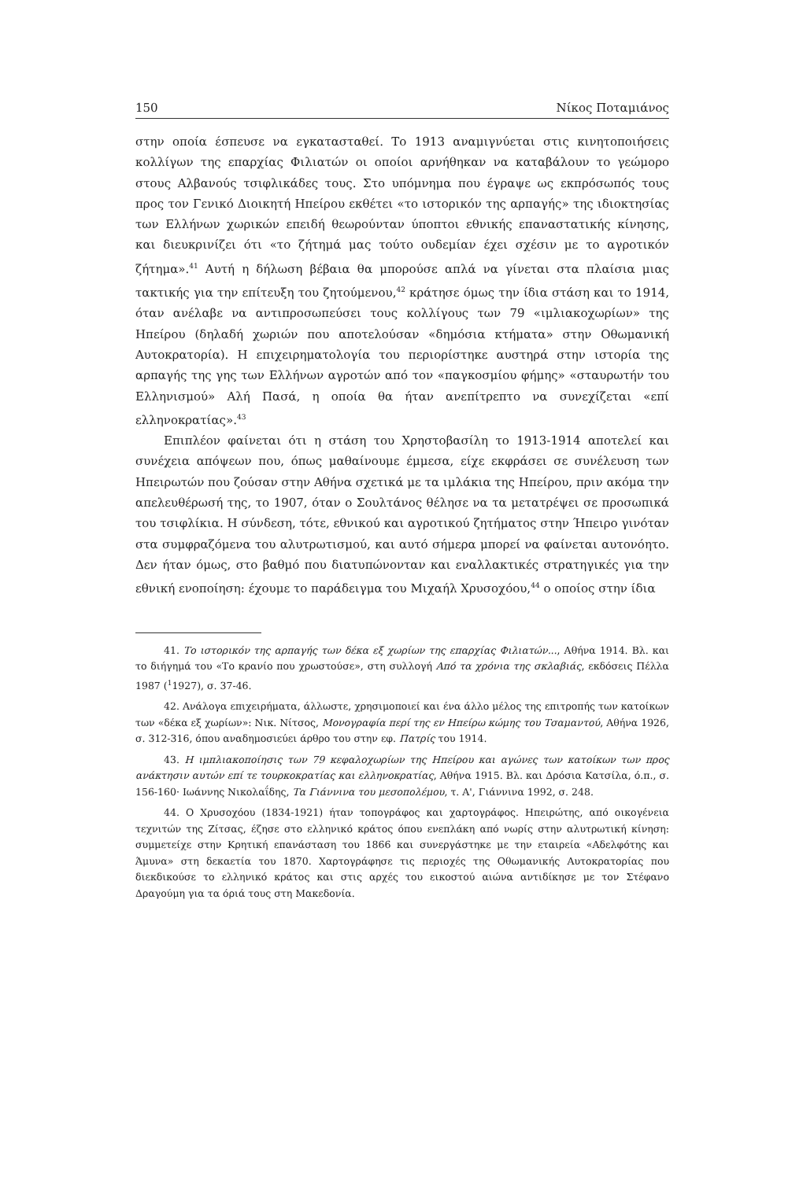150 Νίκος Ποταμιάνος
στην οποία έσπευσε να εγκατασταθεί. Το 1913 αναμιγνύεται στις κινητοποιήσεις κολλίγων της επαρχίας Φιλιατών οι οποίοι αρνήθηκαν να καταβάλουν το γεώμορο στους Αλβανούς τσιφλικάδες τους. Στο υπόμνημα που έγραψε ως εκπρόσωπός τους προς τον Γενικό Διοικητή Ηπείρου εκθέτει «το ιστορικόν της αρπαγής» της ιδιοκτησίας των Ελλήνων χωρικών επειδή θεωρούνταν ύποπτοι εθνικής επαναστατικής κίνησης, και διευκρινίζει ότι «το ζήτημά μας τούτο ουδεμίαν έχει σχέσιν με το αγροτικόν ζήτημα».<sup>41</sup> Αυτή η δήλωση βέβαια θα μπορούσε απλά να γίνεται στα πλαίσια μιας τακτικής για την επίτευξη του ζητούμενου,<sup>42</sup> κράτησε όμως την ίδια στάση και το 1914, όταν ανέλαβε να αντιπροσωπεύσει τους κολλίγους των 79 «ιμλιακοχωρίων» της Ηπείρου (δηλαδή χωριών που αποτελούσαν «δημόσια κτήματα» στην Οθωμανική Αυτοκρατορία). Η επιχειρηματολογία του περιορίστηκε αυστηρά στην ιστορία της αρπαγής της γης των Ελλήνων αγροτών από τον «παγκοσμίου φήμης» «σταυρωτήν του Ελληνισμού» Αλή Πασά, η οποία θα ήταν ανεπίτρεπτο να συνεχίζεται «επί ελληνοκρατίας».<sup>43</sup>
Επιπλέον φαίνεται ότι η στάση του Χρηστοβασίλη το 1913-1914 αποτελεί και συνέχεια απόψεων που, όπως μαθαίνουμε έμμεσα, είχε εκφράσει σε συνέλευση των Ηπειρωτών που ζούσαν στην Αθήνα σχετικά με τα ιμλάκια της Ηπείρου, πριν ακόμα την απελευθέρωσή της, το 1907, όταν ο Σουλτάνος θέλησε να τα μετατρέψει σε προσωπικά του τσιφλίκια. Η σύνδεση, τότε, εθνικού και αγροτικού ζητήματος στην Ήπειρο γινόταν στα συμφραζόμενα του αλυτρωτισμού, και αυτό σήμερα μπορεί να φαίνεται αυτονόητο. Δεν ήταν όμως, στο βαθμό που διατυπώνονταν και εναλλακτικές στρατηγικές για την εθνική ενοποίηση: έχουμε το παράδειγμα του Μιχαήλ Χρυσοχόου,<sup>44</sup> ο οποίος στην ίδια
41. Το ιστορικόν της αρπαγής των δέκα εξ χωρίων της επαρχίας Φιλιατών..., Αθήνα 1914. Βλ. και το διήγημά του «Το κρανίο που χρωστούσε», στη συλλογή Από τα χρόνια της σκλαβιάς, εκδόσεις Πέλλα 1987 (<sup>1</sup>1927), σ. 37-46.
42. Ανάλογα επιχειρήματα, άλλωστε, χρησιμοποιεί και ένα άλλο μέλος της επιτροπής των κατοίκων των «δέκα εξ χωρίων»: Νικ. Νίτσος, Μονογραφία περί της εν Ηπείρω κώμης του Τσαμαντού, Αθήνα 1926, σ. 312-316, όπου αναδημοσιεύει άρθρο του στην εφ. Πατρίς του 1914.
43. Η ιμπλιακοποίησις των 79 κεφαλοχωρίων της Ηπείρου και αγώνες των κατοίκων των προς ανάκτησιν αυτών επί τε τουρκοκρατίας και ελληνοκρατίας, Αθήνα 1915. Βλ. και Δρόσια Κατσίλα, ό.π., σ. 156-160· Ιωάννης Νικολαΐδης, Τα Γιάννινα του μεσοπολέμου, τ. Α', Γιάννινα 1992, σ. 248.
44. Ο Χρυσοχόου (1834-1921) ήταν τοπογράφος και χαρτογράφος. Ηπειρώτης, από οικογένεια τεχνιτών της Ζίτσας, έζησε στο ελληνικό κράτος όπου ενεπλάκη από νωρίς στην αλυτρωτική κίνηση: συμμετείχε στην Κρητική επανάσταση του 1866 και συνεργάστηκε με την εταιρεία «Αδελφότης και Άμυνα» στη δεκαετία του 1870. Χαρτογράφησε τις περιοχές της Οθωμανικής Αυτοκρατορίας που διεκδικούσε το ελληνικό κράτος και στις αρχές του εικοστού αιώνα αντιδίκησε με τον Στέφανο Δραγούμη για τα όριά τους στη Μακεδονία.